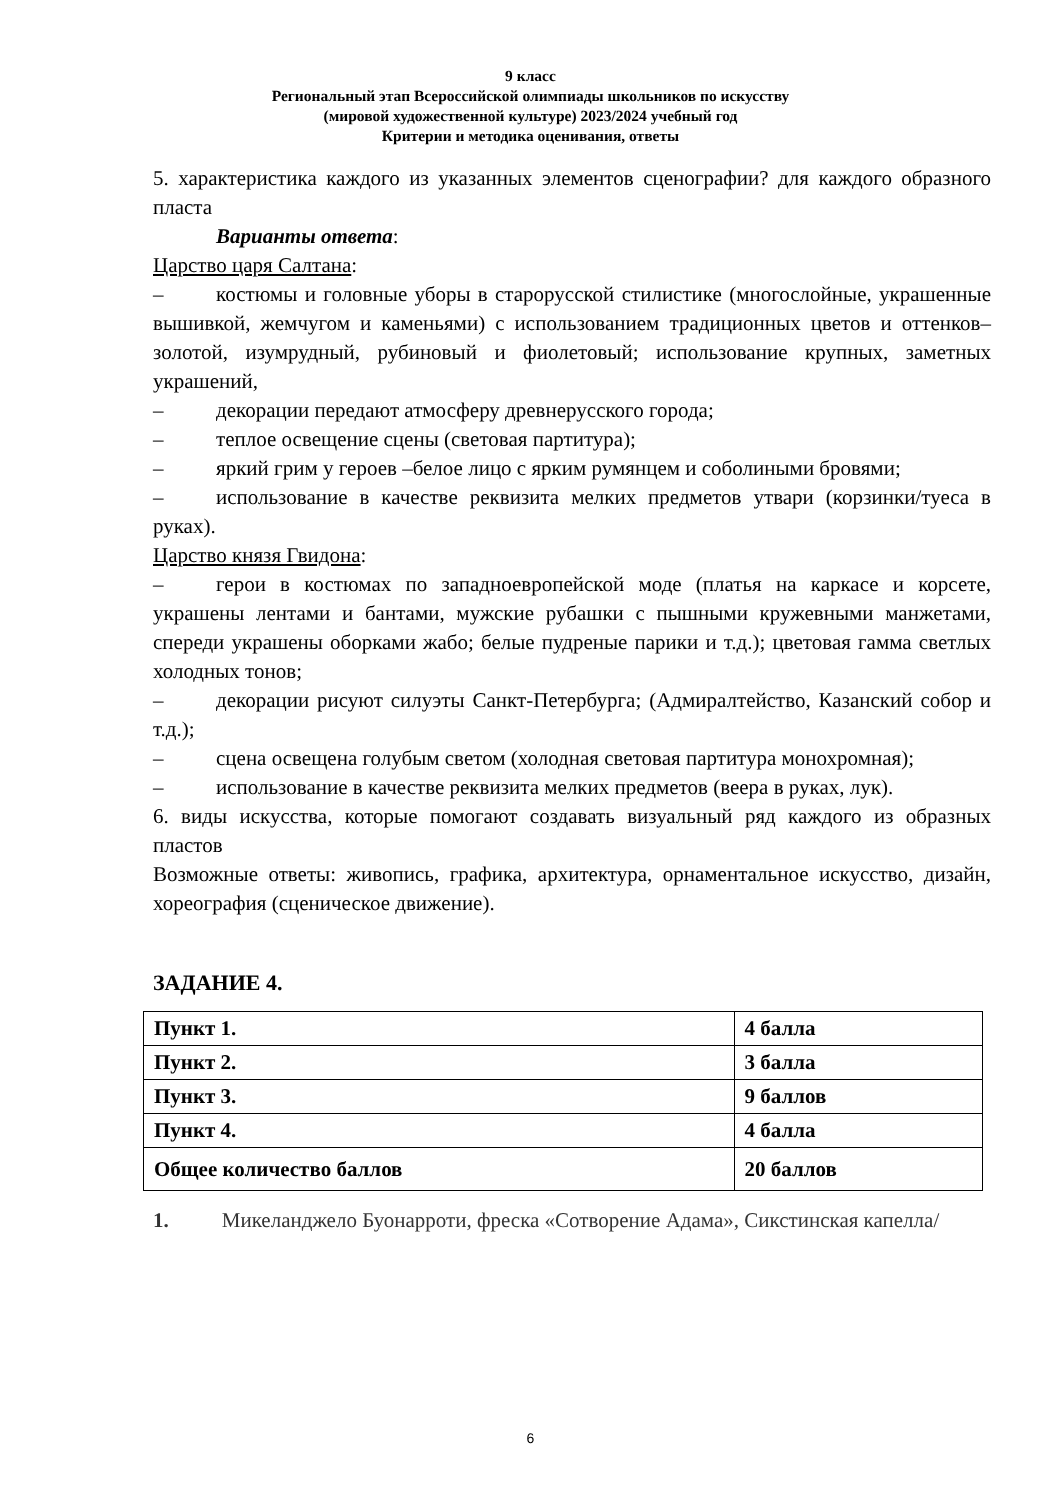9 класс
Региональный этап Всероссийской олимпиады школьников по искусству
(мировой художественной культуре) 2023/2024 учебный год
Критерии и методика оценивания, ответы
5. характеристика каждого из указанных элементов сценографии? для каждого образного пласта
Варианты ответа:
Царство царя Салтана:
– костюмы и головные уборы в старорусской стилистике (многослойные, украшенные вышивкой, жемчугом и каменьями) с использованием традиционных цветов и оттенков–золотой, изумрудный, рубиновый и фиолетовый; использование крупных, заметных украшений,
– декорации передают атмосферу древнерусского города;
– теплое освещение сцены (световая партитура);
– яркий грим у героев –белое лицо с ярким румянцем и соболиными бровями;
– использование в качестве реквизита мелких предметов утвари (корзинки/туеса в руках).
Царство князя Гвидона:
– герои в костюмах по западноевропейской моде (платья на каркасе и корсете, украшены лентами и бантами, мужские рубашки с пышными кружевными манжетами, спереди украшены оборками жабо; белые пудреные парики и т.д.); цветовая гамма светлых холодных тонов;
– декорации рисуют силуэты Санкт-Петербурга; (Адмиралтейство, Казанский собор и т.д.);
– сцена освещена голубым светом (холодная световая партитура монохромная);
– использование в качестве реквизита мелких предметов (веера в руках, лук).
6. виды искусства, которые помогают создавать визуальный ряд каждого из образных пластов
Возможные ответы: живопись, графика, архитектура, орнаментальное искусство, дизайн, хореография (сценическое движение).
ЗАДАНИЕ 4.
| Пункт 1. | 4 балла |
| Пункт 2. | 3 балла |
| Пункт 3. | 9 баллов |
| Пункт 4. | 4 балла |
| Общее количество баллов | 20 баллов |
1. Микеланджело Буонарроти, фреска «Сотворение Адама», Сикстинская капелла/
6